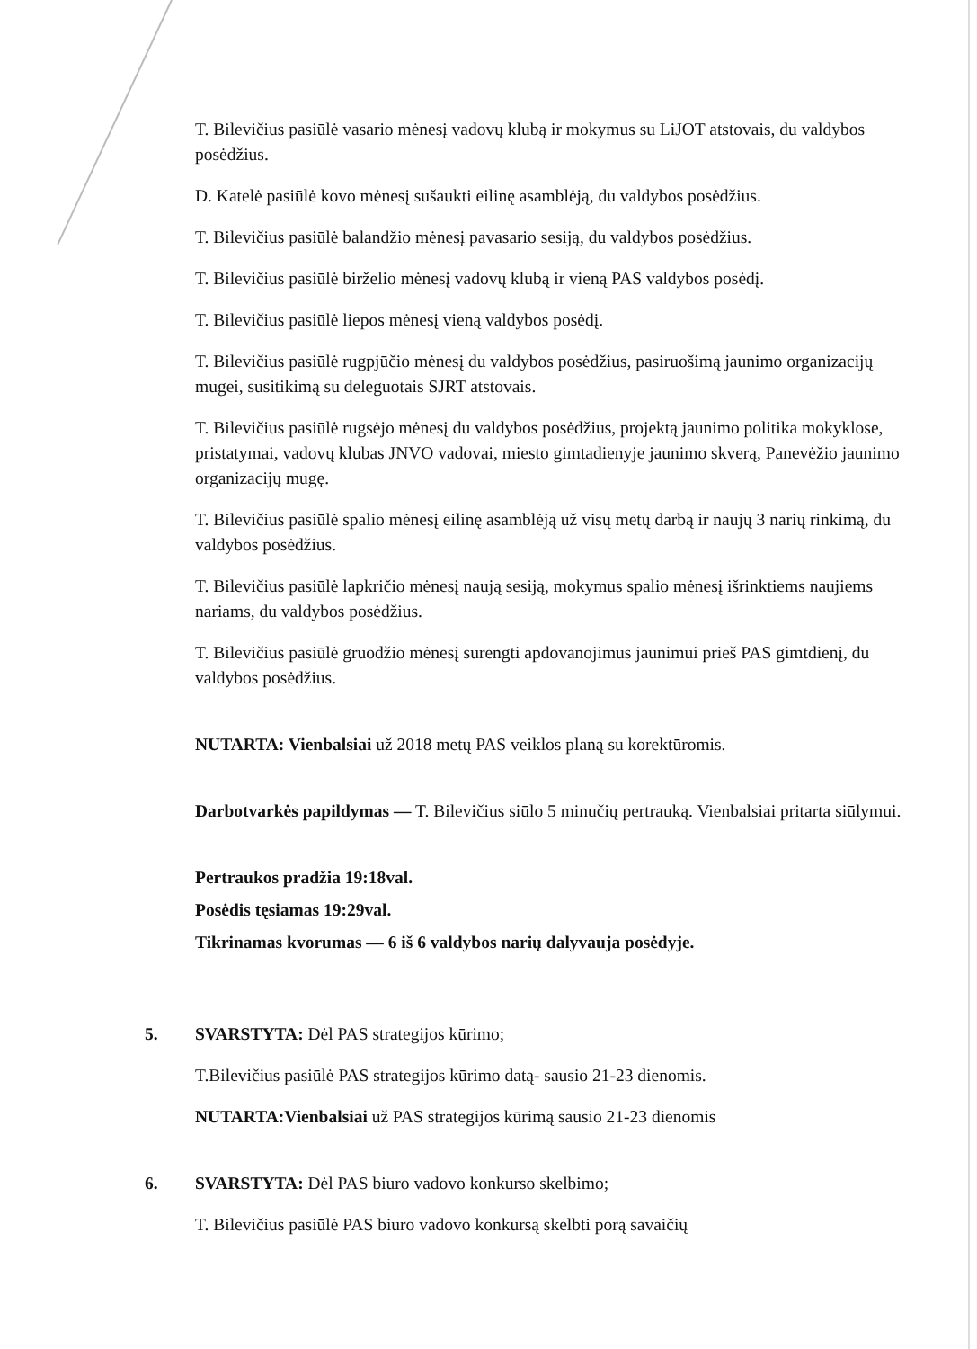T. Bilevičius pasiūlė vasario mėnesį vadovų klubą ir mokymus su LiJOT atstovais, du valdybos posėdžius.
D. Katelė pasiūlė kovo mėnesį sušaukti eilinę asamblėją, du valdybos posėdžius.
T. Bilevičius pasiūlė balandžio mėnesį pavasario sesiją, du valdybos posėdžius.
T. Bilevičius pasiūlė birželio mėnesį vadovų klubą ir vieną PAS valdybos posėdį.
T. Bilevičius pasiūlė liepos mėnesį vieną valdybos posėdį.
T. Bilevičius pasiūlė rugpjūčio mėnesį du valdybos posėdžius, pasiruošimą jaunimo organizacijų mugei, susitikimą su deleguotais SJRT atstovais.
T. Bilevičius pasiūlė rugsėjo mėnesį du valdybos posėdžius, projektą jaunimo politika mokyklose, pristatymai, vadovų klubas JNVO vadovai, miesto gimtadienyje jaunimo skverą, Panevėžio jaunimo organizacijų mugę.
T. Bilevičius pasiūlė spalio mėnesį eilinę asamblėją už visų metų darbą ir naujų 3 narių rinkimą, du valdybos posėdžius.
T. Bilevičius pasiūlė lapkričio mėnesį naują sesiją, mokymus spalio mėnesį išrinktiems naujiems nariams, du valdybos posėdžius.
T. Bilevičius pasiūlė gruodžio mėnesį surengti apdovanojimus jaunimui prieš PAS gimtdienį, du valdybos posėdžius.
NUTARTA: Vienbalsiai už 2018 metų PAS veiklos planą su korektūromis.
Darbotvarkės papildymas — T. Bilevičius siūlo 5 minučių pertrauką. Vienbalsiai pritarta siūlymui.
Pertraukos pradžia 19:18val.
Posėdis tęsiamas 19:29val.
Tikrinamas kvorumas — 6 iš 6 valdybos narių dalyvauja posėdyje.
5. SVARSTYTA: Dėl PAS strategijos kūrimo;
T.Bilevičius pasiūlė PAS strategijos kūrimo datą- sausio 21-23 dienomis.
NUTARTA:Vienbalsiai už PAS strategijos kūrimą sausio 21-23 dienomis
6. SVARSTYTA: Dėl PAS biuro vadovo konkurso skelbimo;
T. Bilevičius pasiūlė PAS biuro vadovo konkursą skelbti porą savaičių